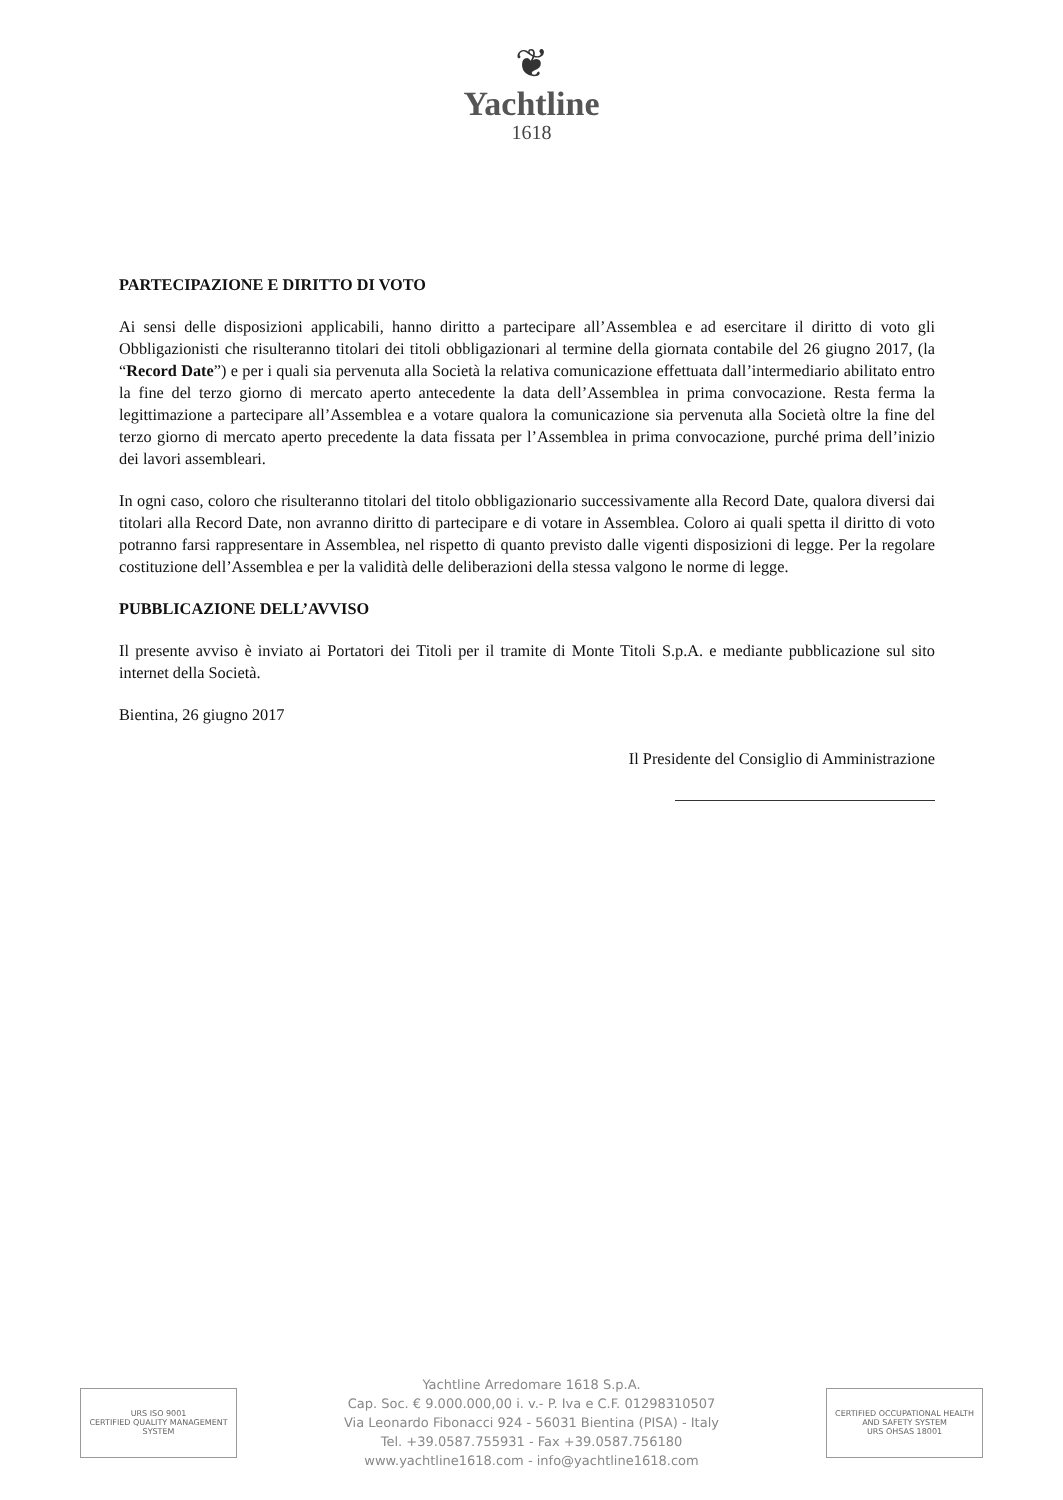❦
Yachtline
1618
PARTECIPAZIONE E DIRITTO DI VOTO
Ai sensi delle disposizioni applicabili, hanno diritto a partecipare all’Assemblea e ad esercitare il diritto di voto gli Obbligazionisti che risulteranno titolari dei titoli obbligazionari al termine della giornata contabile del 26 giugno 2017, (la “Record Date”) e per i quali sia pervenuta alla Società la relativa comunicazione effettuata dall’intermediario abilitato entro la fine del terzo giorno di mercato aperto antecedente la data dell’Assemblea in prima convocazione. Resta ferma la legittimazione a partecipare all’Assemblea e a votare qualora la comunicazione sia pervenuta alla Società oltre la fine del terzo giorno di mercato aperto precedente la data fissata per l’Assemblea in prima convocazione, purché prima dell’inizio dei lavori assembleari.
In ogni caso, coloro che risulteranno titolari del titolo obbligazionario successivamente alla Record Date, qualora diversi dai titolari alla Record Date, non avranno diritto di partecipare e di votare in Assemblea. Coloro ai quali spetta il diritto di voto potranno farsi rappresentare in Assemblea, nel rispetto di quanto previsto dalle vigenti disposizioni di legge. Per la regolare costituzione dell’Assemblea e per la validità delle deliberazioni della stessa valgono le norme di legge.
PUBBLICAZIONE DELL’AVVISO
Il presente avviso è inviato ai Portatori dei Titoli per il tramite di Monte Titoli S.p.A. e mediante pubblicazione sul sito internet della Società.
Bientina, 26 giugno 2017
Il Presidente del Consiglio di Amministrazione
URS ISO 9001
CERTIFIED QUALITY MANAGEMENT SYSTEM
Yachtline Arredomare 1618 S.p.A.
Cap. Soc. € 9.000.000,00 i. v.- P. Iva e C.F. 01298310507
Via Leonardo Fibonacci 924 - 56031 Bientina (PISA) - Italy
Tel. +39.0587.755931 - Fax +39.0587.756180
www.yachtline1618.com - info@yachtline1618.com
CERTIFIED OCCUPATIONAL HEALTH AND SAFETY SYSTEM
URS OHSAS 18001